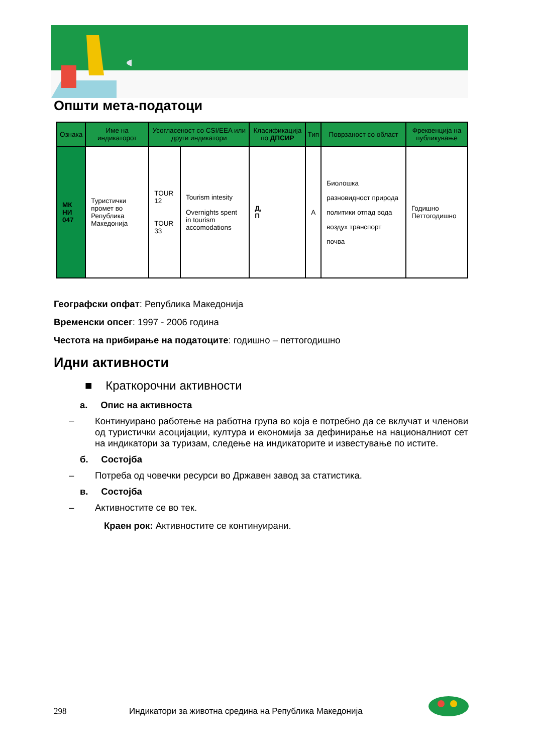Општи мета-податоци
| Ознака | Име на индикаторот | Усогласеност со CSI/EEA или други индикатори | | Класификација по ДПСИР | Тип | Поврзаност со област | Фреквенција на публикување |
| --- | --- | --- | --- | --- | --- | --- | --- |
| МК НИ 047 | Туристички промет во Република Македонија | TOUR 12 TOUR 33 | Tourism intesity Overnights spent in tourism accomodations | Д, П | А | Биолошка разновидност природа политики отпад вода воздух транспорт почва | Годишно Петтогодишно |
Географски опфат: Република Македонија
Временски опсег: 1997 - 2006 година
Честота на прибирање на податоците: годишно – петтогодишно
Идни активности
■ Краткорочни активности
а. Опис на активноста
– Континуирано работење на работна група во која е потребно да се вклучат и членови од туристички асоцијации, култура и економија за дефинирање на националниот сет на индикатори за туризам, следење на индикаторите и известување по истите.
б. Состојба
– Потреба од човечки ресурси во Државен завод за статистика.
в. Состојба
– Активностите се во тек.
Краен рок: Активностите се континуирани.
298 Индикатори за животна средина на Република Македонија